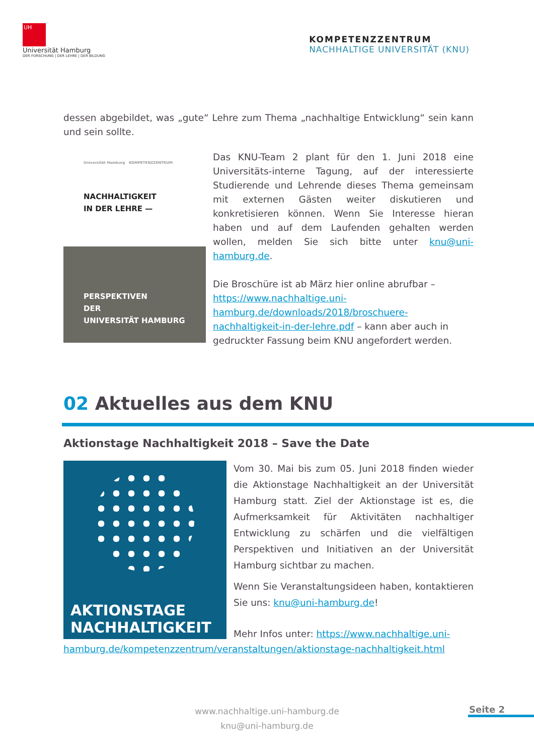UH
Universität Hamburg
DER FORSCHUNG | DER LEHRE | DER BILDUNG
KOMPETENZZENTRUM
NACHHALTIGE UNIVERSITÄT (KNU)
dessen abgebildet, was „gute“ Lehre zum Thema „nachhaltige Entwicklung“ sein kann und sein sollte.
Universität Hamburg KOMPETENZZENTRUM
NACHHALTIGKEIT
IN DER LEHRE —
PERSPEKTIVEN
DER
UNIVERSITÄT HAMBURG
Das KNU-Team 2 plant für den 1. Juni 2018 eine Universitäts-interne Tagung, auf der interessierte Studierende und Lehrende dieses Thema gemeinsam mit externen Gästen weiter diskutieren und konkretisieren können. Wenn Sie Interesse hieran haben und auf dem Laufenden gehalten werden wollen, melden Sie sich bitte unter knu@uni-hamburg.de.
Die Broschüre ist ab März hier online abrufbar – https://www.nachhaltige.uni-hamburg.de/downloads/2018/broschuere-nachhaltigkeit-in-der-lehre.pdf – kann aber auch in gedruckter Fassung beim KNU angefordert werden.
​02 Aktuelles aus dem KNU
Aktionstage Nachhaltigkeit 2018 – Save the Date
AKTIONSTAGE
NACHHALTIGKEIT
Vom 30. Mai bis zum 05. Juni 2018 finden wieder die Aktionstage Nachhaltigkeit an der Universität Hamburg statt. Ziel der Aktionstage ist es, die Aufmerksamkeit für Aktivitäten nachhaltiger Entwicklung zu schärfen und die vielfältigen Perspektiven und Initiativen an der Universität Hamburg sichtbar zu machen.
Wenn Sie Veranstaltungsideen haben, kontaktieren Sie uns: knu@uni-hamburg.de!
Mehr Infos unter: https://www.nachhaltige.uni-
hamburg.de/kompetenzzentrum/veranstaltungen/aktionstage-nachhaltigkeit.html
www.nachhaltige.uni-hamburg.de
knu@uni-hamburg.de
Seite 2